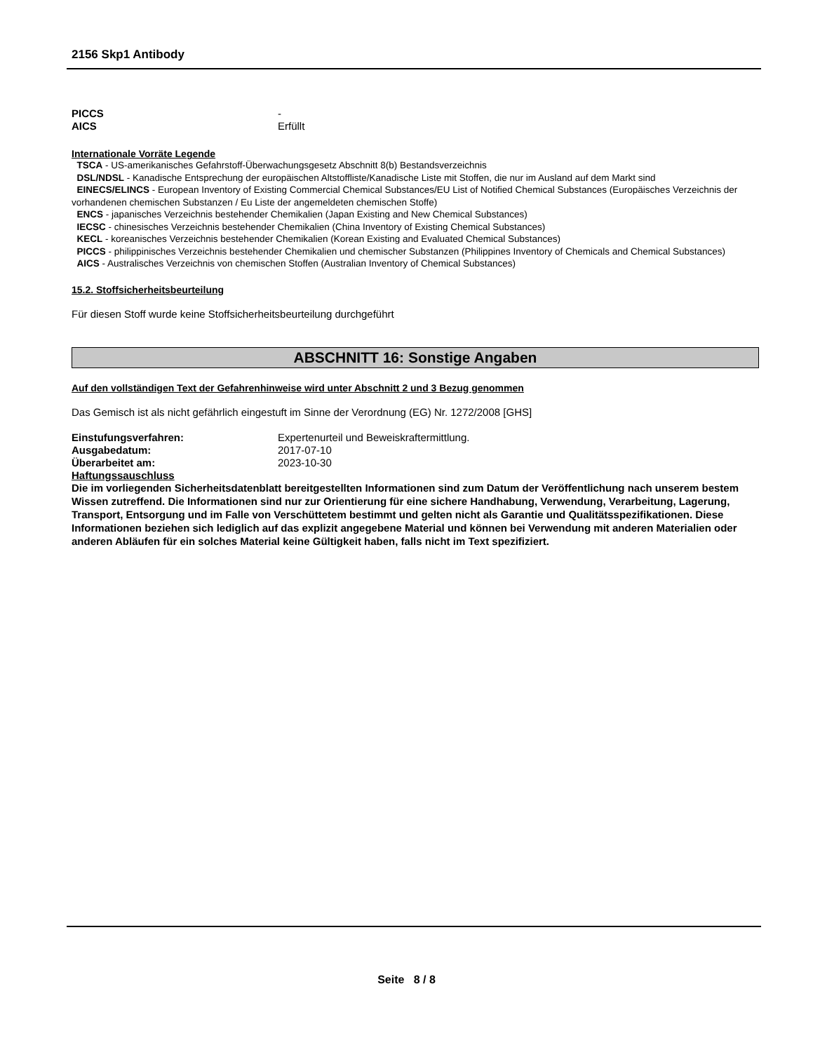2156 Skp1 Antibody
PICCS -
AICS Erfüllt
Internationale Vorräte Legende
TSCA - US-amerikanisches Gefahrstoff-Überwachungsgesetz Abschnitt 8(b) Bestandsverzeichnis
DSL/NDSL - Kanadische Entsprechung der europäischen Altstoffliste/Kanadische Liste mit Stoffen, die nur im Ausland auf dem Markt sind
EINECS/ELINCS - European Inventory of Existing Commercial Chemical Substances/EU List of Notified Chemical Substances (Europäisches Verzeichnis der vorhandenen chemischen Substanzen / Eu Liste der angemeldeten chemischen Stoffe)
ENCS - japanisches Verzeichnis bestehender Chemikalien (Japan Existing and New Chemical Substances)
IECSC - chinesisches Verzeichnis bestehender Chemikalien (China Inventory of Existing Chemical Substances)
KECL - koreanisches Verzeichnis bestehender Chemikalien (Korean Existing and Evaluated Chemical Substances)
PICCS - philippinisches Verzeichnis bestehender Chemikalien und chemischer Substanzen (Philippines Inventory of Chemicals and Chemical Substances)
AICS - Australisches Verzeichnis von chemischen Stoffen (Australian Inventory of Chemical Substances)
15.2. Stoffsicherheitsbeurteilung
Für diesen Stoff wurde keine Stoffsicherheitsbeurteilung durchgeführt
ABSCHNITT 16: Sonstige Angaben
Auf den vollständigen Text der Gefahrenhinweise wird unter Abschnitt 2 und 3 Bezug genommen
Das Gemisch ist als nicht gefährlich eingestuft im Sinne der Verordnung (EG) Nr. 1272/2008 [GHS]
Einstufungsverfahren: Expertenurteil und Beweiskraftermittlung.
Ausgabedatum: 2017-07-10
Überarbeitet am: 2023-10-30
Haftungssauschluss
Die im vorliegenden Sicherheitsdatenblatt bereitgestellten Informationen sind zum Datum der Veröffentlichung nach unserem bestem Wissen zutreffend. Die Informationen sind nur zur Orientierung für eine sichere Handhabung, Verwendung, Verarbeitung, Lagerung, Transport, Entsorgung und im Falle von Verschüttetem bestimmt und gelten nicht als Garantie und Qualitätsspezifikationen. Diese Informationen beziehen sich lediglich auf das explizit angegebene Material und können bei Verwendung mit anderen Materialien oder anderen Abläufen für ein solches Material keine Gültigkeit haben, falls nicht im Text spezifiziert.
Seite 8 / 8